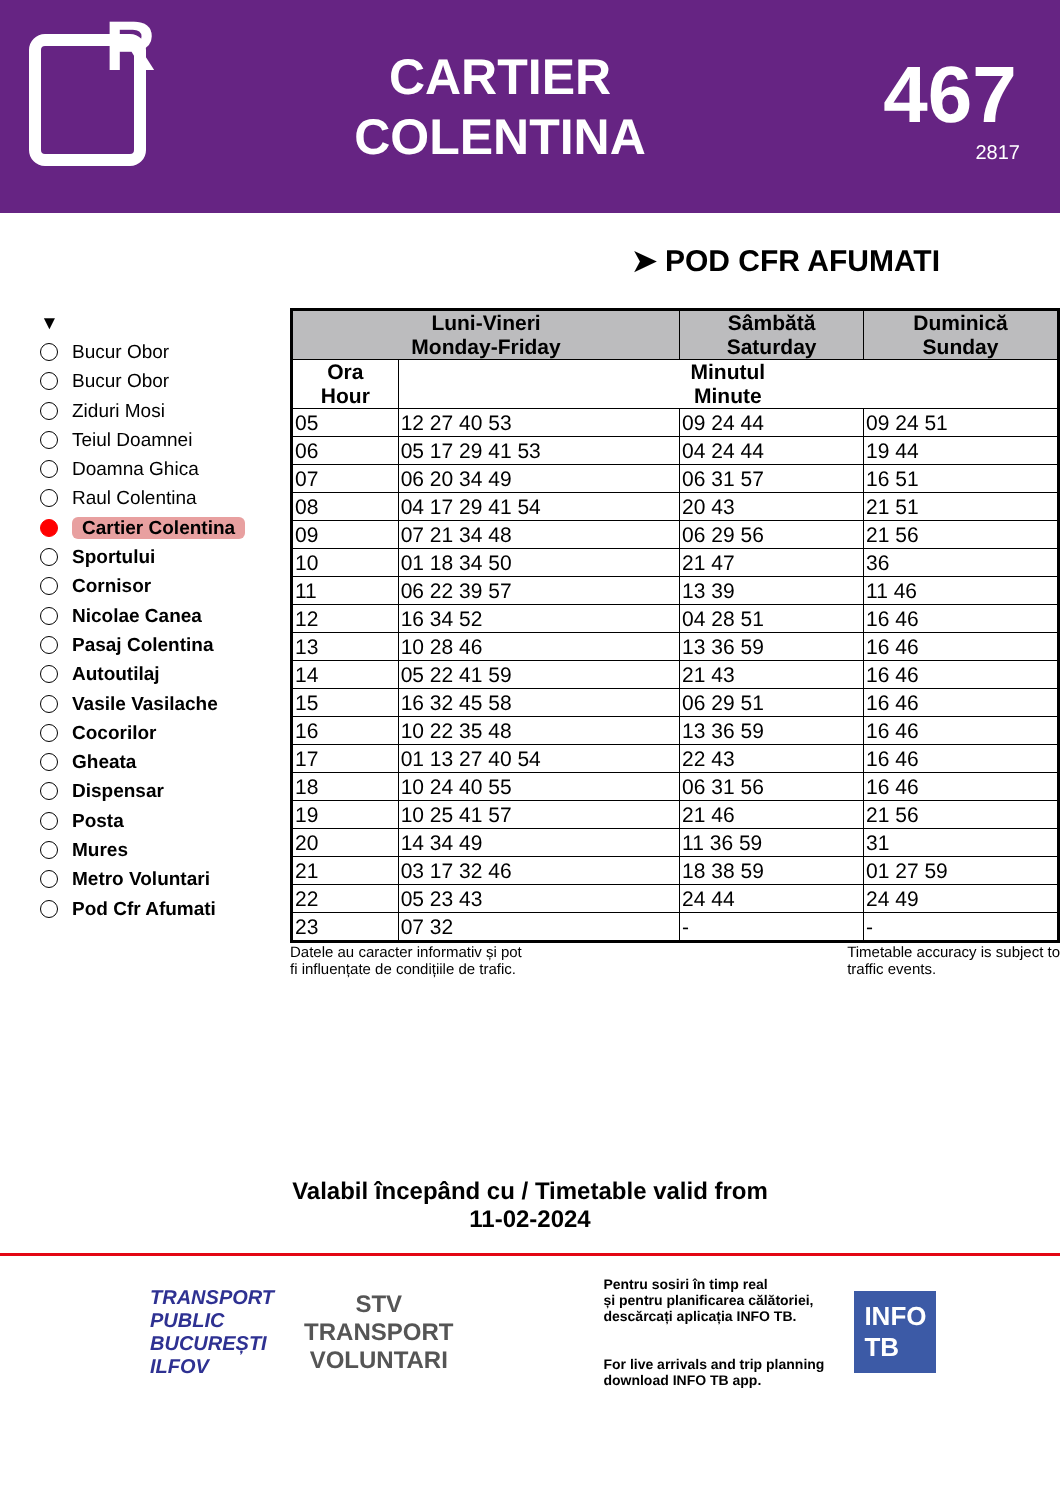R
CARTIER
COLENTINA
467
2817
➤ POD CFR AFUMATI
▼
Bucur Obor
Bucur Obor
Ziduri Mosi
Teiul Doamnei
Doamna Ghica
Raul Colentina
Cartier Colentina
Sportului
Cornisor
Nicolae Canea
Pasaj Colentina
Autoutilaj
Vasile Vasilache
Cocorilor
Gheata
Dispensar
Posta
Mures
Metro Voluntari
Pod Cfr Afumati
| Luni-Vineri Monday-Friday | | Sâmbătă Saturday | Duminică Sunday |
| --- | --- | --- | --- |
| Ora Hour | Minutul Minute | | |
| 05 | 12 27 40 53 | 09 24 44 | 09 24 51 |
| 06 | 05 17 29 41 53 | 04 24 44 | 19 44 |
| 07 | 06 20 34 49 | 06 31 57 | 16 51 |
| 08 | 04 17 29 41 54 | 20 43 | 21 51 |
| 09 | 07 21 34 48 | 06 29 56 | 21 56 |
| 10 | 01 18 34 50 | 21 47 | 36 |
| 11 | 06 22 39 57 | 13 39 | 11 46 |
| 12 | 16 34 52 | 04 28 51 | 16 46 |
| 13 | 10 28 46 | 13 36 59 | 16 46 |
| 14 | 05 22 41 59 | 21 43 | 16 46 |
| 15 | 16 32 45 58 | 06 29 51 | 16 46 |
| 16 | 10 22 35 48 | 13 36 59 | 16 46 |
| 17 | 01 13 27 40 54 | 22 43 | 16 46 |
| 18 | 10 24 40 55 | 06 31 56 | 16 46 |
| 19 | 10 25 41 57 | 21 46 | 21 56 |
| 20 | 14 34 49 | 11 36 59 | 31 |
| 21 | 03 17 32 46 | 18 38 59 | 01 27 59 |
| 22 | 05 23 43 | 24 44 | 24 49 |
| 23 | 07 32 | - | - |
Datele au caracter informativ și pot
fi influențate de condițiile de trafic.
Timetable accuracy is subject to
traffic events.
Valabil începând cu / Timetable valid from
11-02-2024
TRANSPORT
PUBLIC
BUCUREȘTI
ILFOV
STV
TRANSPORT
VOLUNTARI
Pentru sosiri în timp real
și pentru planificarea călătoriei,
descărcați aplicația INFO TB.
For live arrivals and trip planning
download INFO TB app.
INFO
TB